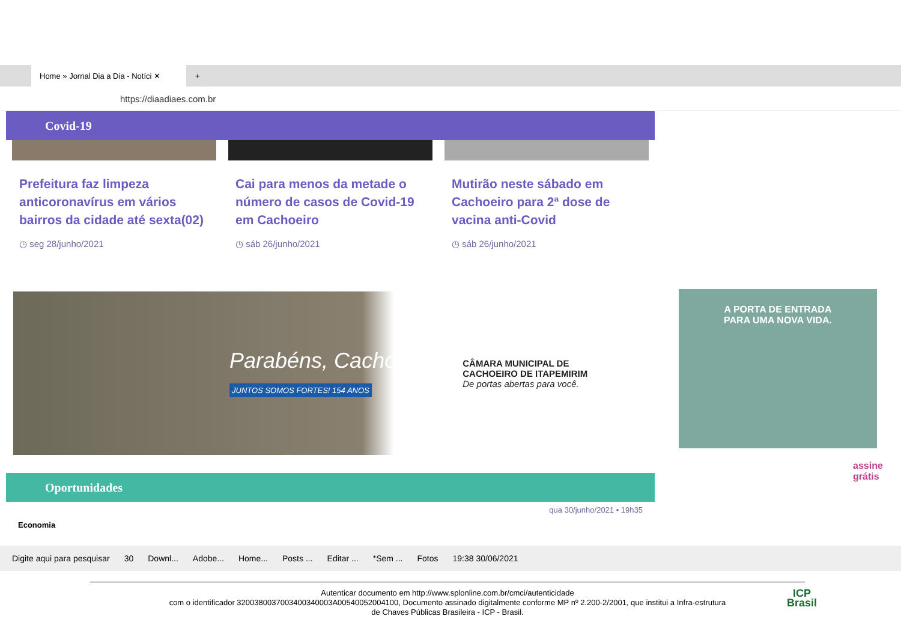Home » Jornal Dia a Dia - Notíci ✕
+
https://diaadiaes.com.br
Covid-19
Prefeitura faz limpeza anticoronavírus em vários bairros da cidade até sexta(02)
◷ seg 28/junho/2021
Cai para menos da metade o número de casos de Covid-19 em Cachoeiro
◷ sáb 26/junho/2021
Mutirão neste sábado em Cachoeiro para 2ª dose de vacina anti-Covid
◷ sáb 26/junho/2021
Parabéns, Cachoeiro!
JUNTOS SOMOS FORTES! 154 ANOS
CÂMARA MUNICIPAL DE
CACHOEIRO DE ITAPEMIRIM
De portas abertas para você.
Oportunidades
qua 30/junho/2021 • 19h35
Economia
A PORTA DE ENTRADA
PARA UMA NOVA VIDA.
assine grátis
Digite aqui para pesquisar 30 Downl... Adobe... Home... Posts ... Editar ... *Sem ... Fotos 19:38 30/06/2021
Autenticar documento em http://www.splonline.com.br/cmci/autenticidade
com o identificador 3200380037003400340003A00540052004100, Documento assinado digitalmente conforme MP nº 2.200-2/2001, que institui a Infra-estrutura
de Chaves Públicas Brasileira - ICP - Brasil.
ICP
Brasil